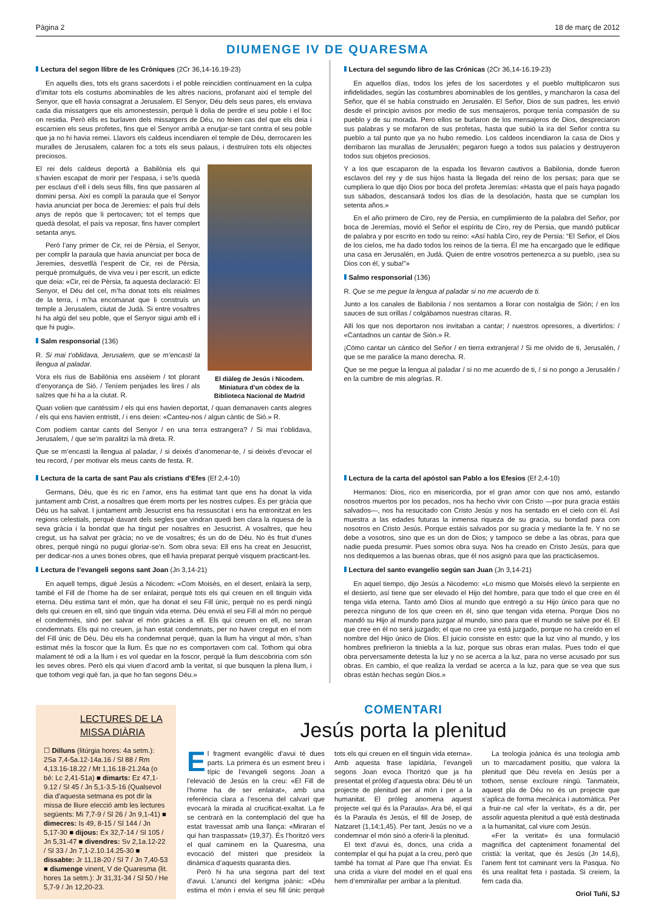Pàgina 2 18 de març de 2012
DIUMENGE IV DE QUARESMA
Lectura del segon llibre de les Cròniques (2Cr 36,14-16.19-23)
En aquells dies, tots els grans sacerdots i el poble reincidien contínuament en la culpa d’imitar tots els costums abominables de les altres nacions, profanant així el temple del Senyor, que ell havia consagrat a Jerusalem. El Senyor, Déu dels seus pares, els enviava cada dia missatgers que els amonestessin, perquè li dolia de perdre el seu poble i el lloc on residia. Però ells es burlaven dels missatgers de Déu, no feien cas del que els deia i escarnien els seus profetes, fins que el Senyor arribà a enutjar-se tant contra el seu poble que ja no hi havia remei. Llavors els caldeus incendiaren el temple de Déu, derrocaren les muralles de Jerusalem, calaren foc a tots els seus palaus, i destruïren tots els objectes preciosos.
El diàleg de Jesús i Nicodem. Miniatura d’un còdex de la Biblioteca Nacional de Madrid
El rei dels caldeus deportà a Babilònia els qui s’havien escapat de morir per l’espasa, i se’ls quedà per esclaus d’ell i dels seus fills, fins que passaren al domini persa. Així es complí la paraula que el Senyor havia anunciat per boca de Jeremies: el país fruí dels anys de repòs que li pertocaven; tot el temps que quedà desolat, el país va reposar, fins haver complert setanta anys.
Però l’any primer de Cir, rei de Pèrsia, el Senyor, per complir la paraula que havia anunciat per boca de Jeremies, desvetllà l’esperit de Cir, rei de Pèrsia, perquè promulgués, de viva veu i per escrit, un edicte que deia: «Cir, rei de Pèrsia, fa aquesta declaració: El Senyor, el Déu del cel, m’ha donat tots els reialmes de la terra, i m’ha encomanat que li construís un temple a Jerusalem, ciutat de Judà. Si entre vosaltres hi ha algú del seu poble, que el Senyor sigui amb ell i que hi pugi».
Salm responsorial (136)
R. Si mai t’oblidava, Jerusalem, que se m’encasti la llengua al paladar.
Vora els rius de Babilònia ens assèiem / tot plorant d’enyorança de Sió. / Teníem penjades les lires / als salzes que hi ha a la ciutat. R.
Quan volien que cantéssim / els qui ens havien deportat, / quan demanaven cants alegres / els qui ens havien entristit, / i ens deien: «Canteu-nos / algun càntic de Sió.» R.
Com podíem cantar cants del Senyor / en una terra estrangera? / Si mai t’oblidava, Jerusalem, / que se’m paralitzi la mà dreta. R.
Que se m’encasti la llengua al paladar, / si deixés d’anomenar-te, / si deixés d’evocar el teu record, / per motivar els meus cants de festa. R.
Lectura del segundo libro de las Crónicas (2Cr 36,14-16.19-23)
En aquellos días, todos los jefes de los sacerdotes y el pueblo multiplicaron sus infidelidades, según las costumbres abominables de los gentiles, y mancharon la casa del Señor, que él se había construido en Jerusalén. El Señor, Dios de sus padres, les envió desde el principio avisos por medio de sus mensajeros, porque tenía compasión de su pueblo y de su morada. Pero ellos se burlaron de los mensajeros de Dios, despreciaron sus palabras y se mofaron de sus profetas, hasta que subió la ira del Señor contra su pueblo a tal punto que ya no hubo remedio. Los caldeos incendiaron la casa de Dios y derribaron las murallas de Jerusalén; pegaron fuego a todos sus palacios y destruyeron todos sus objetos preciosos.
Y a los que escaparon de la espada los llevaron cautivos a Babilonia, donde fueron esclavos del rey y de sus hijos hasta la llegada del reino de los persas; para que se cumpliera lo que dijo Dios por boca del profeta Jeremías: «Hasta que el país haya pagado sus sábados, descansará todos los días de la desolación, hasta que se cumplan los setenta años.»
En el año primero de Ciro, rey de Persia, en cumplimiento de la palabra del Señor, por boca de Jeremías, movió el Señor el espíritu de Ciro, rey de Persia, que mandó publicar de palabra y por escrito en todo su reino: «Así habla Ciro, rey de Persia: “El Señor, el Dios de los cielos, me ha dado todos los reinos de la tierra. Él me ha encargado que le edifique una casa en Jerusalén, en Judá. Quien de entre vosotros pertenezca a su pueblo, ¡sea su Dios con él, y suba!”»
Salmo responsorial (136)
R. Que se me pegue la lengua al paladar si no me acuerdo de ti.
Junto a los canales de Babilonia / nos sentamos a llorar con nostalgia de Sión; / en los sauces de sus orillas / colgábamos nuestras cítaras. R.
Allí los que nos deportaron nos invitaban a cantar; / nuestros opresores, a divertirlos: / «Cantadnos un cantar de Sión.» R.
¡Cómo cantar un cántico del Señor / en tierra extranjera! / Si me olvido de ti, Jerusalén, / que se me paralice la mano derecha. R.
Que se me pegue la lengua al paladar / si no me acuerdo de ti, / si no pongo a Jerusalén / en la cumbre de mis alegrías. R.
Lectura de la carta de sant Pau als cristians d’Efes (Ef 2,4-10)
Germans, Déu, que és ric en l’amor, ens ha estimat tant que ens ha donat la vida juntament amb Crist, a nosaltres que érem morts per les nostres culpes. És per gràcia que Déu us ha salvat. I juntament amb Jesucrist ens ha ressuscitat i ens ha entronitzat en les regions celestials, perquè davant dels segles que vindran quedi ben clara la riquesa de la seva gràcia i la bondat que ha tingut per nosaltres en Jesucrist. A vosaltres, que heu cregut, us ha salvat per gràcia; no ve de vosaltres; és un do de Déu. No és fruit d’unes obres, perquè ningú no pugui gloriar-se’n. Som obra seva: Ell ens ha creat en Jesucrist, per dedicar-nos a unes bones obres, que ell havia preparat perquè visquem practicant-les.
Lectura de l’evangeli segons sant Joan (Jn 3,14-21)
En aquell temps, digué Jesús a Nicodem: «Com Moisès, en el desert, enlairà la serp, també el Fill de l’home ha de ser enlairat, perquè tots els qui creuen en ell tinguin vida eterna. Déu estima tant el món, que ha donat el seu Fill únic, perquè no es perdi ningú dels qui creuen en ell, sinó que tinguin vida eterna. Déu envià el seu Fill al món no perquè el condemnés, sinó per salvar el món gràcies a ell. Els qui creuen en ell, no seran condemnats. Els qui no creuen, ja han estat condemnats, per no haver cregut en el nom del Fill únic de Déu. Déu els ha condemnat perquè, quan la llum ha vingut al món, s’han estimat més la foscor que la llum. És que no es comportaven com cal. Tothom qui obra malament té odi a la llum i es vol quedar en la foscor, perquè la llum descobriria com són les seves obres. Però els qui viuen d’acord amb la veritat, sí que busquen la plena llum, i que tothom vegi què fan, ja que ho fan segons Déu.»
Lectura de la carta del apóstol san Pablo a los Efesios (Ef 2,4-10)
Hermanos: Dios, rico en misericordia, por el gran amor con que nos amó, estando nosotros muertos por los pecados, nos ha hecho vivir con Cristo —por pura gracia estáis salvados—, nos ha resucitado con Cristo Jesús y nos ha sentado en el cielo con él. Así muestra a las edades futuras la inmensa riqueza de su gracia, su bondad para con nosotros en Cristo Jesús. Porque estáis salvados por su gracia y mediante la fe. Y no se debe a vosotros, sino que es un don de Dios; y tampoco se debe a las obras, para que nadie pueda presumir. Pues somos obra suya. Nos ha creado en Cristo Jesús, para que nos dediquemos a las buenas obras, que él nos asignó para que las practicásemos.
Lectura del santo evangelio según san Juan (Jn 3,14-21)
En aquel tiempo, dijo Jesús a Nicodemo: «Lo mismo que Moisés elevó la serpiente en el desierto, así tiene que ser elevado el Hijo del hombre, para que todo el que cree en él tenga vida eterna. Tanto amó Dios al mundo que entregó a su Hijo único para que no perezca ninguno de los que creen en él, sino que tengan vida eterna. Porque Dios no mandó su Hijo al mundo para juzgar al mundo, sino para que el mundo se salve por él. El que cree en él no será juzgado; el que no cree ya está juzgado, porque no ha creído en el nombre del Hijo único de Dios. El juicio consiste en esto: que la luz vino al mundo, y los hombres prefirieron la tiniebla a la luz, porque sus obras eran malas. Pues todo el que obra perversamente detesta la luz y no se acerca a la luz, para no verse acusado por sus obras. En cambio, el que realiza la verdad se acerca a la luz, para que se vea que sus obras están hechas según Dios.»
LECTURES DE LA MISSA DIÀRIA
☐ Dilluns (litúrgia hores: 4a setm.): 2Sa 7,4-5a.12-14a.16 / Sl 88 / Rm 4,13.16-18.22 / Mt 1,16.18-21.24a (o bé: Lc 2,41-51a) ■ dimarts: Ez 47,1-9.12 / Sl 45 / Jn 5,1-3.5-16 (Qualsevol dia d'aquesta setmana es pot dir la missa de lliure elecció amb les lectures següents: Mi 7,7-9 / Sl 26 / Jn 9,1-41) ■ dimecres: Is 49, 8-15 / Sl 144 / Jn 5,17-30 ■ dijous: Ex 32,7-14 / Sl 105 / Jn 5,31-47 ■ divendres: Sv 2,1a.12-22 / Sl 33 / Jn 7,1-2.10.14.25-30 ■ dissabte: Jr 11,18-20 / Sl 7 / Jn 7,40-53 ■ diumenge vinent, V de Quaresma (lit. hores 1a setm.): Jr 31,31-34 / Sl 50 / He 5,7-9 / Jn 12,20-23.
COMENTARI
Jesús porta la plenitud
El fragment evangèlic d’avui té dues parts. La primera és un esment breu i típic de l’evangeli segons Joan a l’elevació de Jesús en la creu: «El Fill de l’home ha de ser enlairat», amb una referència clara a l’escena del calvari que evocarà la mirada al crucificat-exaltat. La fe se centrarà en la contemplació del que ha estat travessat amb una llança: «Miraran el qui han traspassat» (19,37). És l’horitzó vers el qual caminem en la Quaresma, una evocació del misteri que presideix la dinàmica d’aquests quaranta dies.
Però hi ha una segona part del text d’avui. L’anunci del kerigma joànic: «Déu estima el món i envia el seu fill únic perquè tots els qui creuen en ell tinguin vida eterna». Amb aquesta frase lapidària, l’evangeli segons Joan evoca l’horitzó que ja ha presentat el pròleg d’aquesta obra: Déu té un projecte de plenitud per al món i per a la humanitat. El pròleg anomena aquest projecte «el qui és la Paraula». Ara bé, el qui és la Paraula és Jesús, el fill de Josep, de Natzaret (1,14;1,45). Per tant, Jesús no ve a condemnar el món sinó a oferir-li la plenitud.
El text d’avui és, doncs, una crida a contemplar el qui ha pujat a la creu, però que també ha tornat al Pare que l’ha enviat. És una crida a viure del model en el qual ens hem d’emmirallar per arribar a la plenitud.
La teologia joànica és una teologia amb un to marcadament positiu, que valora la plenitud que Déu revela en Jesús per a tothom, sense excloure ningú. Tanmateix, aquest pla de Déu no és un projecte que s’aplica de forma mecànica i automàtica. Per a fruir-ne cal «fer la veritat», és a dir, per assolir aquesta plenitud a què està destinada a la humanitat, cal viure com Jesús.
«Fer la veritat» és una formulació magnífica del capteniment fonamental del cristià: la veritat, que és Jesús (Jn 14,6), l’anem fent tot caminant vers la Pasqua. No és una realitat feta i pastada. Si creiem, la fem cada dia.
Oriol Tuñí, SJ